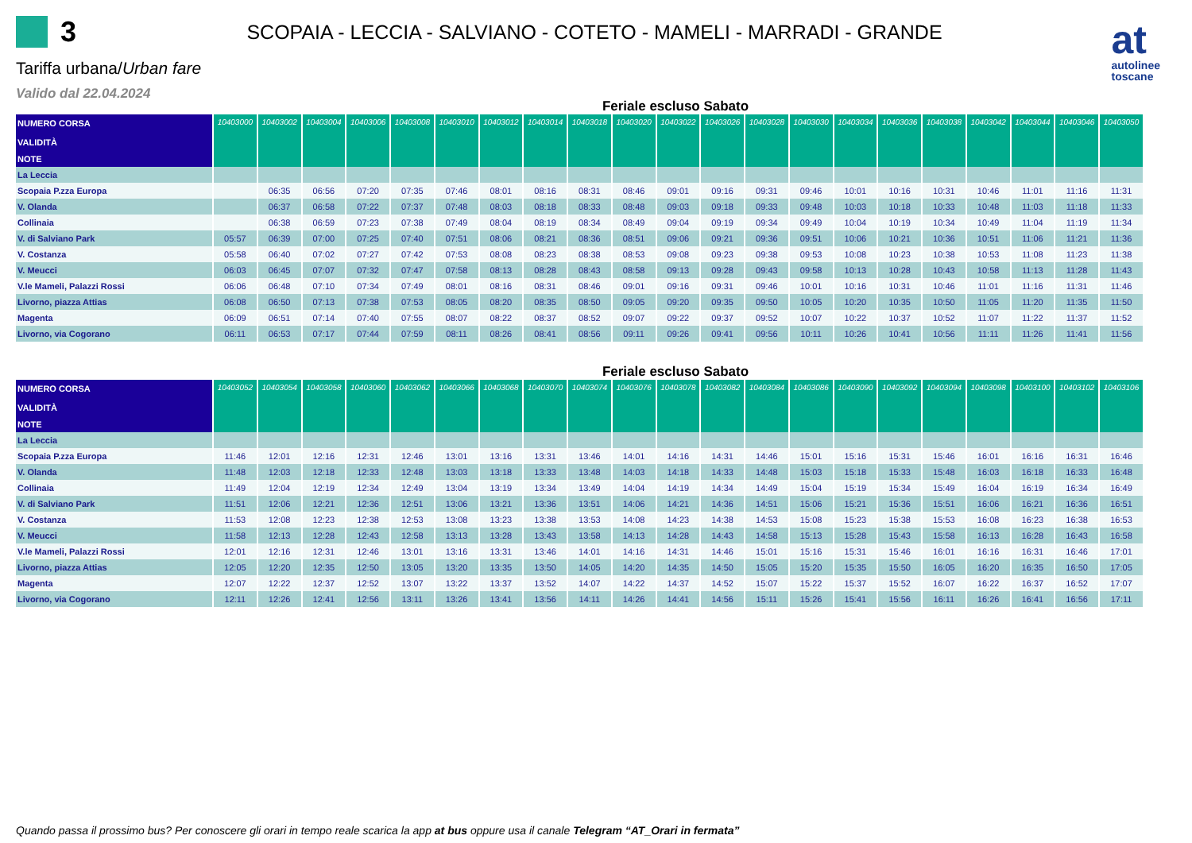3
SCOPAIA - LECCIA - SALVIANO - COTETO - MAMELI - MARRADI - GRANDE
at
autolinee
toscane
Tariffa urbana/Urban fare
Valido dal 22.04.2024
Feriale escluso Sabato
| NUMERO CORSA VALIDITÀ | 10403000 | 10403002 | 10403004 | 10403006 | 10403008 | 10403010 | 10403012 | 10403014 | 10403018 | 10403020 | 10403022 | 10403026 | 10403028 | 10403030 | 10403034 | 10403036 | 10403038 | 10403042 | 10403044 | 10403046 | 10403050 |
| --- | --- | --- | --- | --- | --- | --- | --- | --- | --- | --- | --- | --- | --- | --- | --- | --- | --- | --- | --- | --- | --- |
| NOTE | | | | | | | | | | | | | | | | | | | | | |
| La Leccia | | | | | | | | | | | | | | | | | | | | | |
| Scopaia P.zza Europa | | 06:35 | 06:56 | 07:20 | 07:35 | 07:46 | 08:01 | 08:16 | 08:31 | 08:46 | 09:01 | 09:16 | 09:31 | 09:46 | 10:01 | 10:16 | 10:31 | 10:46 | 11:01 | 11:16 | 11:31 |
| V. Olanda | | 06:37 | 06:58 | 07:22 | 07:37 | 07:48 | 08:03 | 08:18 | 08:33 | 08:48 | 09:03 | 09:18 | 09:33 | 09:48 | 10:03 | 10:18 | 10:33 | 10:48 | 11:03 | 11:18 | 11:33 |
| Collinaia | | 06:38 | 06:59 | 07:23 | 07:38 | 07:49 | 08:04 | 08:19 | 08:34 | 08:49 | 09:04 | 09:19 | 09:34 | 09:49 | 10:04 | 10:19 | 10:34 | 10:49 | 11:04 | 11:19 | 11:34 |
| V. di Salviano Park | 05:57 | 06:39 | 07:00 | 07:25 | 07:40 | 07:51 | 08:06 | 08:21 | 08:36 | 08:51 | 09:06 | 09:21 | 09:36 | 09:51 | 10:06 | 10:21 | 10:36 | 10:51 | 11:06 | 11:21 | 11:36 |
| V. Costanza | 05:58 | 06:40 | 07:02 | 07:27 | 07:42 | 07:53 | 08:08 | 08:23 | 08:38 | 08:53 | 09:08 | 09:23 | 09:38 | 09:53 | 10:08 | 10:23 | 10:38 | 10:53 | 11:08 | 11:23 | 11:38 |
| V. Meucci | 06:03 | 06:45 | 07:07 | 07:32 | 07:47 | 07:58 | 08:13 | 08:28 | 08:43 | 08:58 | 09:13 | 09:28 | 09:43 | 09:58 | 10:13 | 10:28 | 10:43 | 10:58 | 11:13 | 11:28 | 11:43 |
| V.le Mameli, Palazzi Rossi | 06:06 | 06:48 | 07:10 | 07:34 | 07:49 | 08:01 | 08:16 | 08:31 | 08:46 | 09:01 | 09:16 | 09:31 | 09:46 | 10:01 | 10:16 | 10:31 | 10:46 | 11:01 | 11:16 | 11:31 | 11:46 |
| Livorno, piazza Attias | 06:08 | 06:50 | 07:13 | 07:38 | 07:53 | 08:05 | 08:20 | 08:35 | 08:50 | 09:05 | 09:20 | 09:35 | 09:50 | 10:05 | 10:20 | 10:35 | 10:50 | 11:05 | 11:20 | 11:35 | 11:50 |
| Magenta | 06:09 | 06:51 | 07:14 | 07:40 | 07:55 | 08:07 | 08:22 | 08:37 | 08:52 | 09:07 | 09:22 | 09:37 | 09:52 | 10:07 | 10:22 | 10:37 | 10:52 | 11:07 | 11:22 | 11:37 | 11:52 |
| Livorno, via Cogorano | 06:11 | 06:53 | 07:17 | 07:44 | 07:59 | 08:11 | 08:26 | 08:41 | 08:56 | 09:11 | 09:26 | 09:41 | 09:56 | 10:11 | 10:26 | 10:41 | 10:56 | 11:11 | 11:26 | 11:41 | 11:56 |
Feriale escluso Sabato
| NUMERO CORSA VALIDITÀ | 10403052 | 10403054 | 10403058 | 10403060 | 10403062 | 10403066 | 10403068 | 10403070 | 10403074 | 10403076 | 10403078 | 10403082 | 10403084 | 10403086 | 10403090 | 10403092 | 10403094 | 10403098 | 10403100 | 10403102 | 10403106 |
| --- | --- | --- | --- | --- | --- | --- | --- | --- | --- | --- | --- | --- | --- | --- | --- | --- | --- | --- | --- | --- | --- |
| NOTE | | | | | | | | | | | | | | | | | | | | | |
| La Leccia | | | | | | | | | | | | | | | | | | | | | |
| Scopaia P.zza Europa | 11:46 | 12:01 | 12:16 | 12:31 | 12:46 | 13:01 | 13:16 | 13:31 | 13:46 | 14:01 | 14:16 | 14:31 | 14:46 | 15:01 | 15:16 | 15:31 | 15:46 | 16:01 | 16:16 | 16:31 | 16:46 |
| V. Olanda | 11:48 | 12:03 | 12:18 | 12:33 | 12:48 | 13:03 | 13:18 | 13:33 | 13:48 | 14:03 | 14:18 | 14:33 | 14:48 | 15:03 | 15:18 | 15:33 | 15:48 | 16:03 | 16:18 | 16:33 | 16:48 |
| Collinaia | 11:49 | 12:04 | 12:19 | 12:34 | 12:49 | 13:04 | 13:19 | 13:34 | 13:49 | 14:04 | 14:19 | 14:34 | 14:49 | 15:04 | 15:19 | 15:34 | 15:49 | 16:04 | 16:19 | 16:34 | 16:49 |
| V. di Salviano Park | 11:51 | 12:06 | 12:21 | 12:36 | 12:51 | 13:06 | 13:21 | 13:36 | 13:51 | 14:06 | 14:21 | 14:36 | 14:51 | 15:06 | 15:21 | 15:36 | 15:51 | 16:06 | 16:21 | 16:36 | 16:51 |
| V. Costanza | 11:53 | 12:08 | 12:23 | 12:38 | 12:53 | 13:08 | 13:23 | 13:38 | 13:53 | 14:08 | 14:23 | 14:38 | 14:53 | 15:08 | 15:23 | 15:38 | 15:53 | 16:08 | 16:23 | 16:38 | 16:53 |
| V. Meucci | 11:58 | 12:13 | 12:28 | 12:43 | 12:58 | 13:13 | 13:28 | 13:43 | 13:58 | 14:13 | 14:28 | 14:43 | 14:58 | 15:13 | 15:28 | 15:43 | 15:58 | 16:13 | 16:28 | 16:43 | 16:58 |
| V.le Mameli, Palazzi Rossi | 12:01 | 12:16 | 12:31 | 12:46 | 13:01 | 13:16 | 13:31 | 13:46 | 14:01 | 14:16 | 14:31 | 14:46 | 15:01 | 15:16 | 15:31 | 15:46 | 16:01 | 16:16 | 16:31 | 16:46 | 17:01 |
| Livorno, piazza Attias | 12:05 | 12:20 | 12:35 | 12:50 | 13:05 | 13:20 | 13:35 | 13:50 | 14:05 | 14:20 | 14:35 | 14:50 | 15:05 | 15:20 | 15:35 | 15:50 | 16:05 | 16:20 | 16:35 | 16:50 | 17:05 |
| Magenta | 12:07 | 12:22 | 12:37 | 12:52 | 13:07 | 13:22 | 13:37 | 13:52 | 14:07 | 14:22 | 14:37 | 14:52 | 15:07 | 15:22 | 15:37 | 15:52 | 16:07 | 16:22 | 16:37 | 16:52 | 17:07 |
| Livorno, via Cogorano | 12:11 | 12:26 | 12:41 | 12:56 | 13:11 | 13:26 | 13:41 | 13:56 | 14:11 | 14:26 | 14:41 | 14:56 | 15:11 | 15:26 | 15:41 | 15:56 | 16:11 | 16:26 | 16:41 | 16:56 | 17:11 |
Quando passa il prossimo bus? Per conoscere gli orari in tempo reale scarica la app at bus oppure usa il canale Telegram “AT_Orari in fermata”